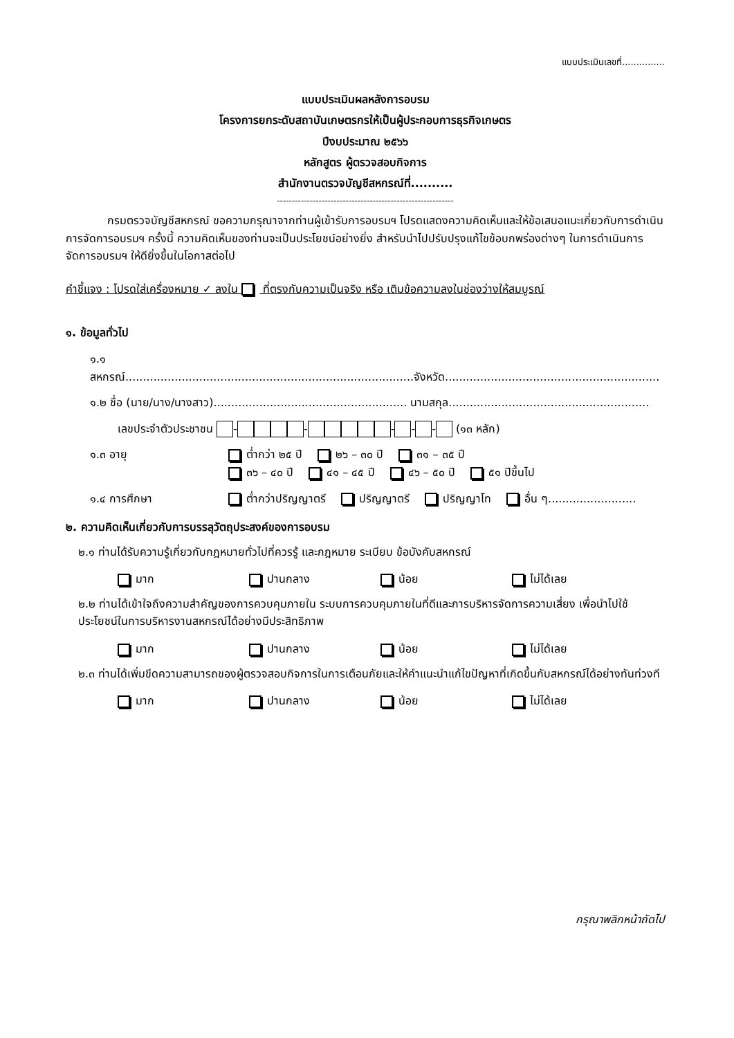แบบประเมินเลขที่...............
แบบประเมินผลหลังการอบรม
โครงการยกระดับสถาบันเกษตรกรให้เป็นผู้ประกอบการธุรกิจเกษตร
ปีงบประมาณ ๒๕๖๖
หลักสูตร ผู้ตรวจสอบกิจการ
สำนักงานตรวจบัญชีสหกรณ์ที่..........
-----------------------------------------------------------
กรมตรวจบัญชีสหกรณ์ ขอความกรุณาจากท่านผู้เข้ารับการอบรมฯ โปรดแสดงความคิดเห็นและให้ข้อเสนอแนะเกี่ยวกับการดำเนินการจัดการอบรมฯ ครั้งนี้ ความคิดเห็นของท่านจะเป็นประโยชน์อย่างยิ่ง สำหรับนำไปปรับปรุงแก้ไขข้อบกพร่องต่างๆ ในการดำเนินการจัดการอบรมฯ ให้ดียิ่งขึ้นในโอกาสต่อไป
คำชี้แจง : โปรดใส่เครื่องหมาย ✓ ลงใน ที่ตรงกับความเป็นจริง หรือ เติมข้อความลงในช่องว่างให้สมบูรณ์
๑. ข้อมูลทั่วไป
๑.๑ สหกรณ์..................................................................................จังหวัด.............................................................
๑.๒ ชื่อ (นาย/นาง/นางสาว)....................................................... นามสกุล.........................................................
เลขประจำตัวประชาชน - - - - - (๑๓ หลัก)
๑.๓ อายุ ต่ำกว่า ๒๕ ปี ๒๖ – ๓๐ ปี ๓๑ – ๓๕ ปี
๓๖ – ๔๐ ปี ๔๑ – ๔๕ ปี ๔๖ – ๕๐ ปี ๕๑ ปีขึ้นไป
๑.๔ การศึกษา ต่ำกว่าปริญญาตรี ปริญญาตรี ปริญญาโท อื่น ๆ.........................
๒. ความคิดเห็นเกี่ยวกับการบรรลุวัตถุประสงค์ของการอบรม
๒.๑ ท่านได้รับความรู้เกี่ยวกับกฎหมายทั่วไปที่ควรรู้ และกฎหมาย ระเบียบ ข้อบังคับสหกรณ์
มาก ปานกลาง น้อย ไม่ได้เลย
๒.๒ ท่านได้เข้าใจถึงความสำคัญของการควบคุมภายใน ระบบการควบคุมภายในที่ดีและการบริหารจัดการความเสี่ยง เพื่อนำไปใช้ประโยชน์ในการบริหารงานสหกรณ์ได้อย่างมีประสิทธิภาพ
มาก ปานกลาง น้อย ไม่ได้เลย
๒.๓ ท่านได้เพิ่มขีดความสามารถของผู้ตรวจสอบกิจการในการเตือนภัยและให้คำแนะนำแก้ไขปัญหาที่เกิดขึ้นกับสหกรณ์ได้อย่างทันท่วงที
มาก ปานกลาง น้อย ไม่ได้เลย
กรุณาพลิกหน้าถัดไป